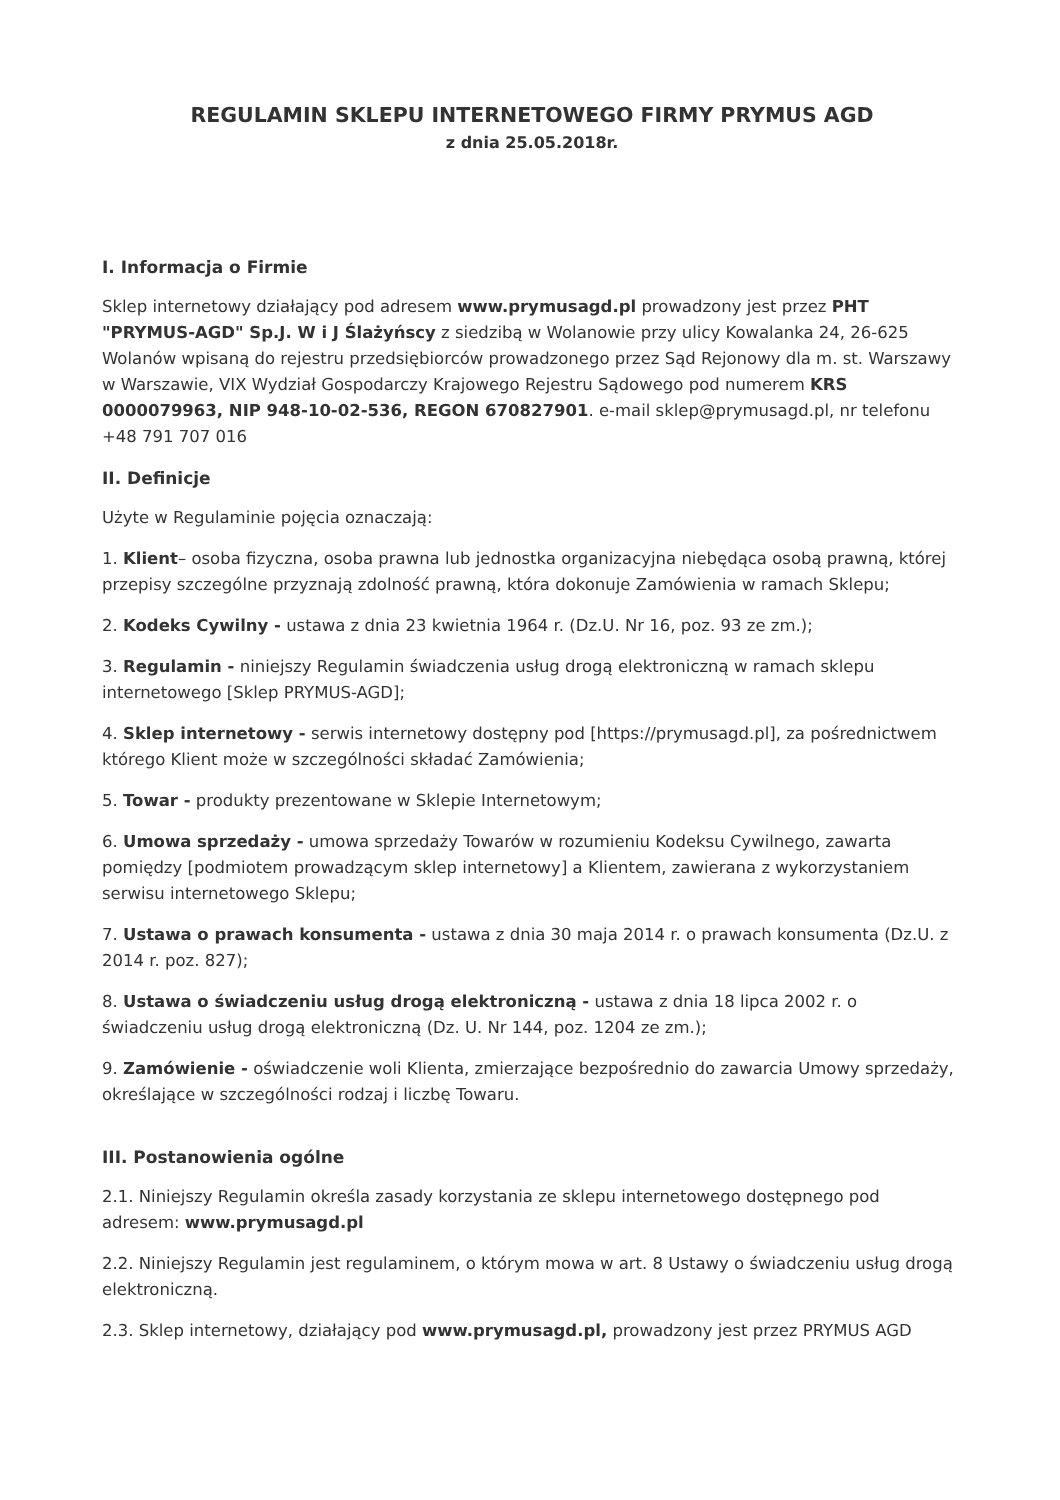REGULAMIN SKLEPU INTERNETOWEGO FIRMY PRYMUS AGD
z dnia 25.05.2018r.
I. Informacja o Firmie
Sklep internetowy działający pod adresem www.prymusagd.pl prowadzony jest przez PHT "PRYMUS-AGD" Sp.J. W i J Ślażyńscy z siedzibą w Wolanowie przy ulicy Kowalanka 24, 26-625 Wolanów wpisaną do rejestru przedsiębiorców prowadzonego przez Sąd Rejonowy dla m. st. Warszawy w Warszawie, VIX Wydział Gospodarczy Krajowego Rejestru Sądowego pod numerem KRS 0000079963, NIP 948-10-02-536, REGON 670827901. e-mail sklep@prymusagd.pl, nr telefonu +48 791 707 016
II. Definicje
Użyte w Regulaminie pojęcia oznaczają:
1. Klient– osoba fizyczna, osoba prawna lub jednostka organizacyjna niebędąca osobą prawną, której przepisy szczególne przyznają zdolność prawną, która dokonuje Zamówienia w ramach Sklepu;
2. Kodeks Cywilny - ustawa z dnia 23 kwietnia 1964 r. (Dz.U. Nr 16, poz. 93 ze zm.);
3. Regulamin - niniejszy Regulamin świadczenia usług drogą elektroniczną w ramach sklepu internetowego [Sklep PRYMUS-AGD];
4. Sklep internetowy - serwis internetowy dostępny pod [https://prymusagd.pl], za pośrednictwem którego Klient może w szczególności składać Zamówienia;
5. Towar - produkty prezentowane w Sklepie Internetowym;
6. Umowa sprzedaży - umowa sprzedaży Towarów w rozumieniu Kodeksu Cywilnego, zawarta pomiędzy [podmiotem prowadzącym sklep internetowy] a Klientem, zawierana z wykorzystaniem serwisu internetowego Sklepu;
7. Ustawa o prawach konsumenta - ustawa z dnia 30 maja 2014 r. o prawach konsumenta (Dz.U. z 2014 r. poz. 827);
8. Ustawa o świadczeniu usług drogą elektroniczną - ustawa z dnia 18 lipca 2002 r. o świadczeniu usług drogą elektroniczną (Dz. U. Nr 144, poz. 1204 ze zm.);
9. Zamówienie - oświadczenie woli Klienta, zmierzające bezpośrednio do zawarcia Umowy sprzedaży, określające w szczególności rodzaj i liczbę Towaru.
III. Postanowienia ogólne
2.1. Niniejszy Regulamin określa zasady korzystania ze sklepu internetowego dostępnego pod adresem: www.prymusagd.pl
2.2. Niniejszy Regulamin jest regulaminem, o którym mowa w art. 8 Ustawy o świadczeniu usług drogą elektroniczną.
2.3. Sklep internetowy, działający pod www.prymusagd.pl, prowadzony jest przez PRYMUS AGD